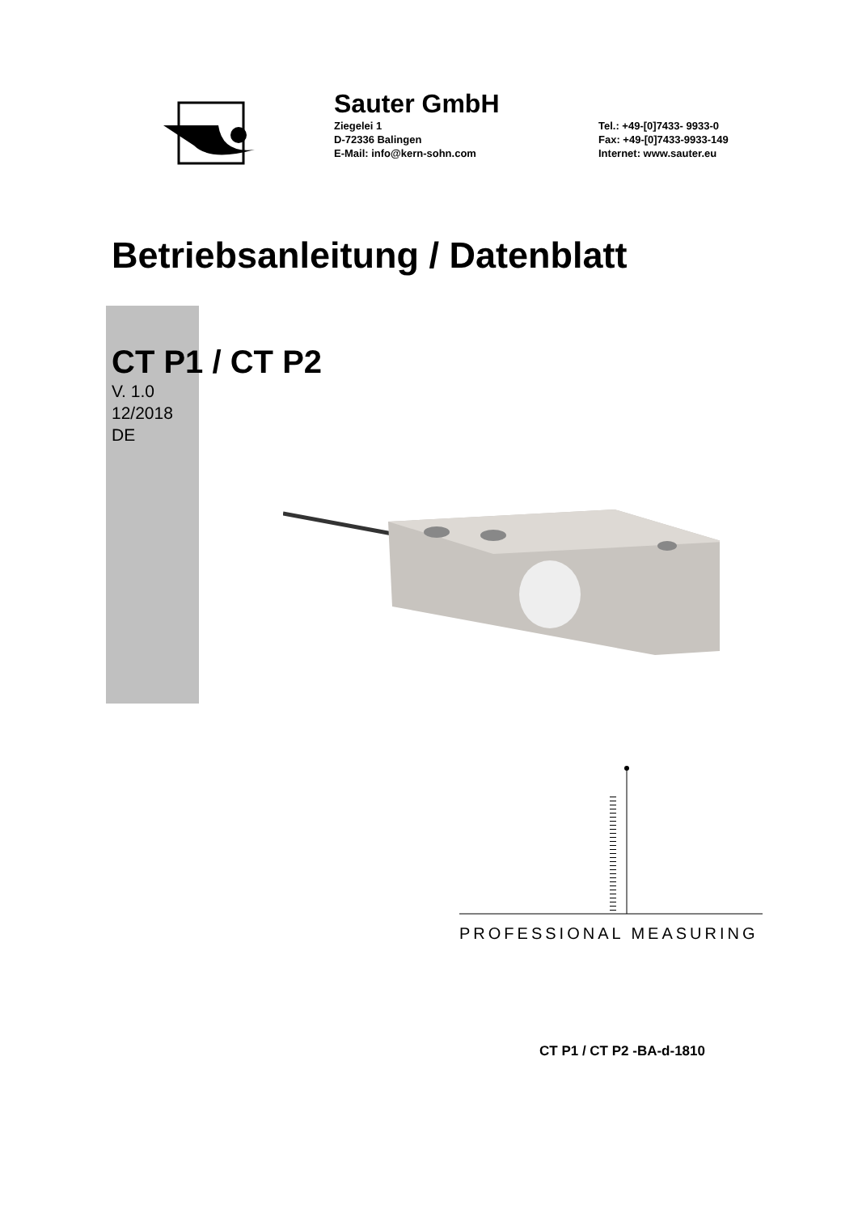Sauter GmbH
Ziegelei 1
D-72336 Balingen
E-Mail: info@kern-sohn.com
Tel.: +49-[0]7433- 9933-0
Fax: +49-[0]7433-9933-149
Internet: www.sauter.eu
Betriebsanleitung / Datenblatt
CT P1 / CT P2
V. 1.0
12/2018
DE
PROFESSIONAL MEASURING
CT P1 / CT P2 -BA-d-1810